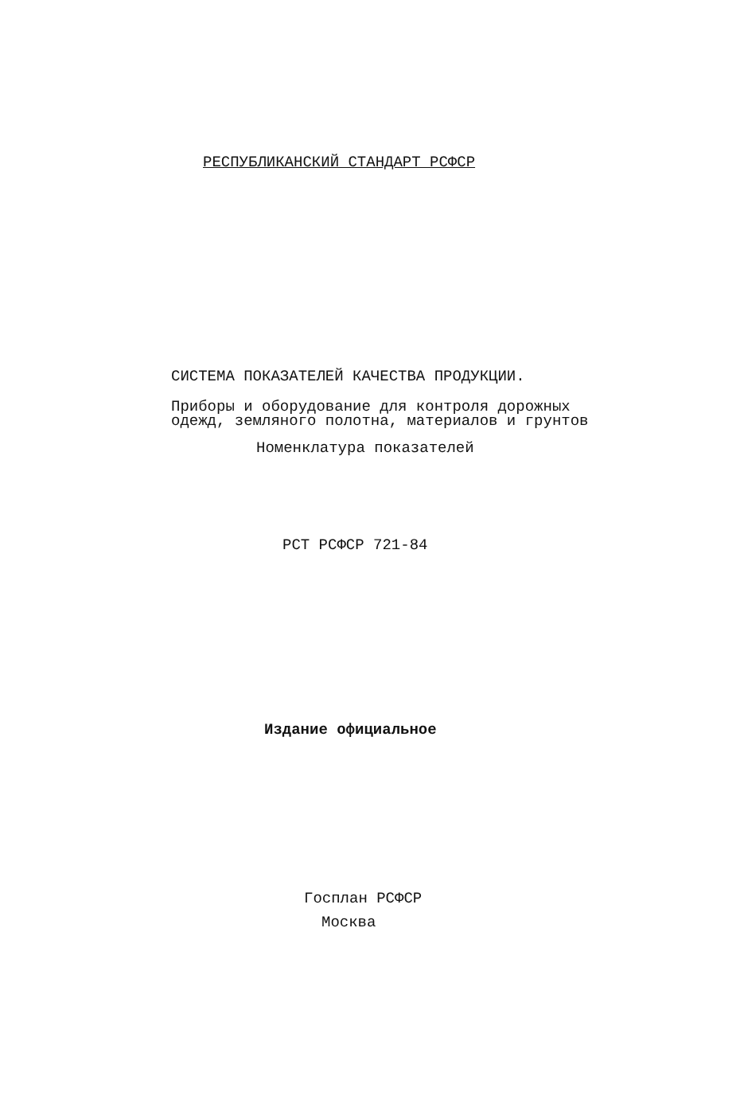РЕСПУБЛИКАНСКИЙ СТАНДАРТ РСФСР
СИСТЕМА ПОКАЗАТЕЛЕЙ КАЧЕСТВА ПРОДУКЦИИ.
Приборы и оборудование для контроля дорожных
одежд, земляного полотна, материалов и грунтов
Номенклатура показателей
РСТ РСФСР 721-84
Издание официальное
Госплан РСФСР
Москва